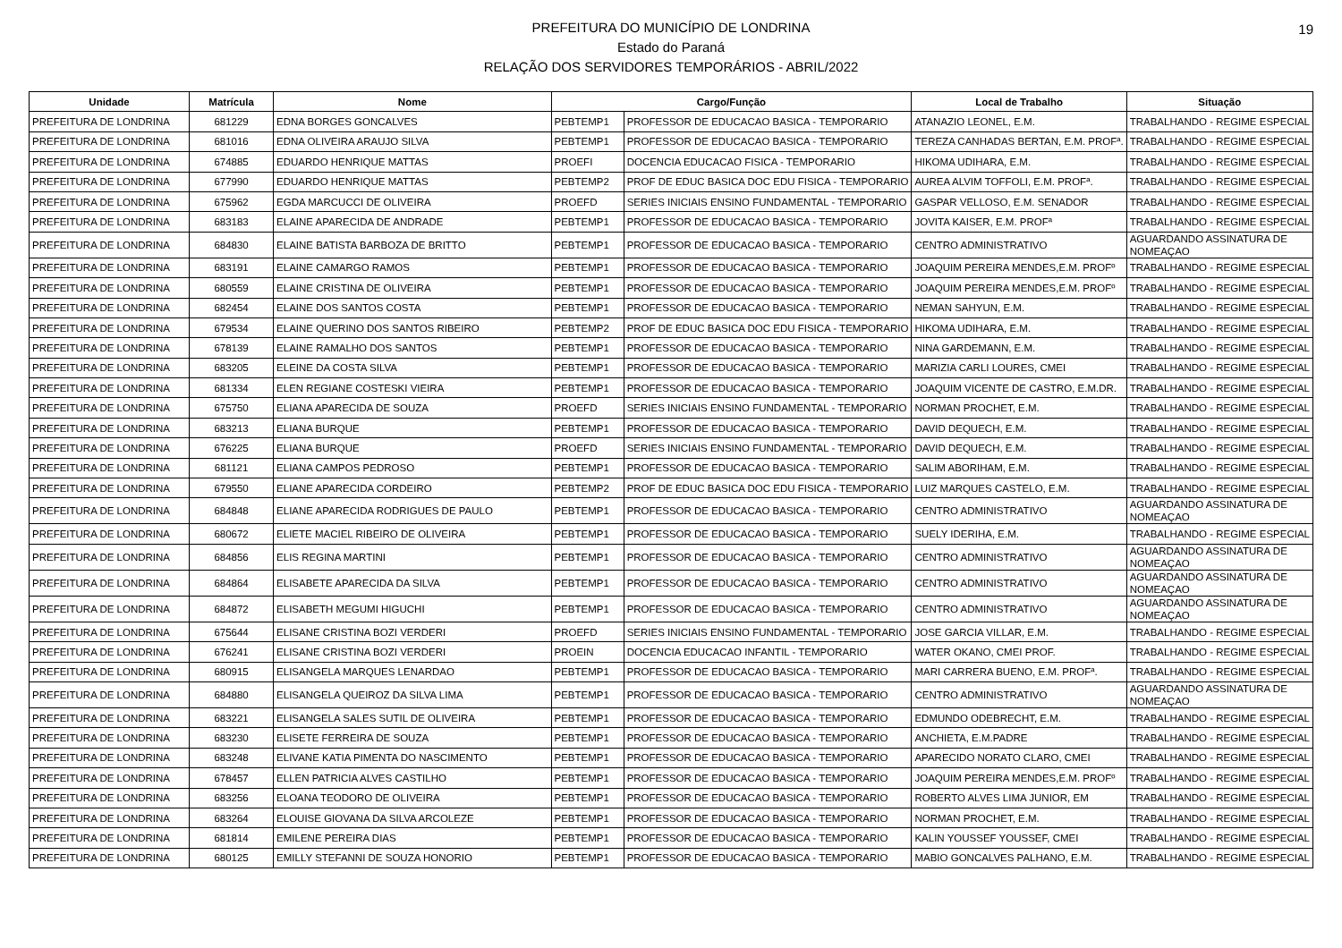19 PREFEITURA DO MUNICÍPIO DE LONDRINA
Estado do Paraná
RELAÇÃO DOS SERVIDORES TEMPORÁRIOS - ABRIL/2022
| Unidade | Matrícula | Nome | Cargo/Função | | Local de Trabalho | Situação |
| --- | --- | --- | --- | --- | --- | --- |
| PREFEITURA DE LONDRINA | 681229 | EDNA BORGES GONCALVES | PEBTEMP1 | PROFESSOR DE EDUCACAO BASICA - TEMPORARIO | ATANAZIO LEONEL, E.M. | TRABALHANDO - REGIME ESPECIAL |
| PREFEITURA DE LONDRINA | 681016 | EDNA OLIVEIRA ARAUJO SILVA | PEBTEMP1 | PROFESSOR DE EDUCACAO BASICA - TEMPORARIO | TEREZA CANHADAS BERTAN, E.M. PROFª. | TRABALHANDO - REGIME ESPECIAL |
| PREFEITURA DE LONDRINA | 674885 | EDUARDO HENRIQUE MATTAS | PROEFI | DOCENCIA EDUCACAO FISICA - TEMPORARIO | HIKOMA UDIHARA, E.M. | TRABALHANDO - REGIME ESPECIAL |
| PREFEITURA DE LONDRINA | 677990 | EDUARDO HENRIQUE MATTAS | PEBTEMP2 | PROF DE EDUC BASICA DOC EDU FISICA - TEMPORARIO | AUREA ALVIM TOFFOLI, E.M. PROFª. | TRABALHANDO - REGIME ESPECIAL |
| PREFEITURA DE LONDRINA | 675962 | EGDA MARCUCCI DE OLIVEIRA | PROEFD | SERIES INICIAIS ENSINO FUNDAMENTAL - TEMPORARIO | GASPAR VELLOSO, E.M. SENADOR | TRABALHANDO - REGIME ESPECIAL |
| PREFEITURA DE LONDRINA | 683183 | ELAINE APARECIDA DE ANDRADE | PEBTEMP1 | PROFESSOR DE EDUCACAO BASICA - TEMPORARIO | JOVITA KAISER, E.M. PROFª | TRABALHANDO - REGIME ESPECIAL |
| PREFEITURA DE LONDRINA | 684830 | ELAINE BATISTA BARBOZA DE BRITTO | PEBTEMP1 | PROFESSOR DE EDUCACAO BASICA - TEMPORARIO | CENTRO ADMINISTRATIVO | AGUARDANDO ASSINATURA DE NOMEAÇAO |
| PREFEITURA DE LONDRINA | 683191 | ELAINE CAMARGO RAMOS | PEBTEMP1 | PROFESSOR DE EDUCACAO BASICA - TEMPORARIO | JOAQUIM PEREIRA MENDES,E.M. PROFº | TRABALHANDO - REGIME ESPECIAL |
| PREFEITURA DE LONDRINA | 680559 | ELAINE CRISTINA DE OLIVEIRA | PEBTEMP1 | PROFESSOR DE EDUCACAO BASICA - TEMPORARIO | JOAQUIM PEREIRA MENDES,E.M. PROFº | TRABALHANDO - REGIME ESPECIAL |
| PREFEITURA DE LONDRINA | 682454 | ELAINE DOS SANTOS COSTA | PEBTEMP1 | PROFESSOR DE EDUCACAO BASICA - TEMPORARIO | NEMAN SAHYUN, E.M. | TRABALHANDO - REGIME ESPECIAL |
| PREFEITURA DE LONDRINA | 679534 | ELAINE QUERINO DOS SANTOS RIBEIRO | PEBTEMP2 | PROF DE EDUC BASICA DOC EDU FISICA - TEMPORARIO | HIKOMA UDIHARA, E.M. | TRABALHANDO - REGIME ESPECIAL |
| PREFEITURA DE LONDRINA | 678139 | ELAINE RAMALHO DOS SANTOS | PEBTEMP1 | PROFESSOR DE EDUCACAO BASICA - TEMPORARIO | NINA GARDEMANN, E.M. | TRABALHANDO - REGIME ESPECIAL |
| PREFEITURA DE LONDRINA | 683205 | ELEINE DA COSTA SILVA | PEBTEMP1 | PROFESSOR DE EDUCACAO BASICA - TEMPORARIO | MARIZIA CARLI LOURES, CMEI | TRABALHANDO - REGIME ESPECIAL |
| PREFEITURA DE LONDRINA | 681334 | ELEN REGIANE COSTESKI VIEIRA | PEBTEMP1 | PROFESSOR DE EDUCACAO BASICA - TEMPORARIO | JOAQUIM VICENTE DE CASTRO, E.M.DR. | TRABALHANDO - REGIME ESPECIAL |
| PREFEITURA DE LONDRINA | 675750 | ELIANA APARECIDA DE SOUZA | PROEFD | SERIES INICIAIS ENSINO FUNDAMENTAL - TEMPORARIO | NORMAN PROCHET, E.M. | TRABALHANDO - REGIME ESPECIAL |
| PREFEITURA DE LONDRINA | 683213 | ELIANA BURQUE | PEBTEMP1 | PROFESSOR DE EDUCACAO BASICA - TEMPORARIO | DAVID DEQUECH, E.M. | TRABALHANDO - REGIME ESPECIAL |
| PREFEITURA DE LONDRINA | 676225 | ELIANA BURQUE | PROEFD | SERIES INICIAIS ENSINO FUNDAMENTAL - TEMPORARIO | DAVID DEQUECH, E.M. | TRABALHANDO - REGIME ESPECIAL |
| PREFEITURA DE LONDRINA | 681121 | ELIANA CAMPOS PEDROSO | PEBTEMP1 | PROFESSOR DE EDUCACAO BASICA - TEMPORARIO | SALIM ABORIHAM, E.M. | TRABALHANDO - REGIME ESPECIAL |
| PREFEITURA DE LONDRINA | 679550 | ELIANE APARECIDA CORDEIRO | PEBTEMP2 | PROF DE EDUC BASICA DOC EDU FISICA - TEMPORARIO | LUIZ MARQUES CASTELO, E.M. | TRABALHANDO - REGIME ESPECIAL |
| PREFEITURA DE LONDRINA | 684848 | ELIANE APARECIDA RODRIGUES DE PAULO | PEBTEMP1 | PROFESSOR DE EDUCACAO BASICA - TEMPORARIO | CENTRO ADMINISTRATIVO | AGUARDANDO ASSINATURA DE NOMEAÇAO |
| PREFEITURA DE LONDRINA | 680672 | ELIETE MACIEL RIBEIRO DE OLIVEIRA | PEBTEMP1 | PROFESSOR DE EDUCACAO BASICA - TEMPORARIO | SUELY IDERIHA, E.M. | TRABALHANDO - REGIME ESPECIAL |
| PREFEITURA DE LONDRINA | 684856 | ELIS REGINA MARTINI | PEBTEMP1 | PROFESSOR DE EDUCACAO BASICA - TEMPORARIO | CENTRO ADMINISTRATIVO | AGUARDANDO ASSINATURA DE NOMEAÇAO |
| PREFEITURA DE LONDRINA | 684864 | ELISABETE APARECIDA DA SILVA | PEBTEMP1 | PROFESSOR DE EDUCACAO BASICA - TEMPORARIO | CENTRO ADMINISTRATIVO | AGUARDANDO ASSINATURA DE NOMEAÇAO |
| PREFEITURA DE LONDRINA | 684872 | ELISABETH MEGUMI HIGUCHI | PEBTEMP1 | PROFESSOR DE EDUCACAO BASICA - TEMPORARIO | CENTRO ADMINISTRATIVO | AGUARDANDO ASSINATURA DE NOMEAÇAO |
| PREFEITURA DE LONDRINA | 675644 | ELISANE CRISTINA BOZI VERDERI | PROEFD | SERIES INICIAIS ENSINO FUNDAMENTAL - TEMPORARIO | JOSE GARCIA VILLAR, E.M. | TRABALHANDO - REGIME ESPECIAL |
| PREFEITURA DE LONDRINA | 676241 | ELISANE CRISTINA BOZI VERDERI | PROEIN | DOCENCIA EDUCACAO INFANTIL - TEMPORARIO | WATER OKANO, CMEI PROF. | TRABALHANDO - REGIME ESPECIAL |
| PREFEITURA DE LONDRINA | 680915 | ELISANGELA MARQUES LENARDAO | PEBTEMP1 | PROFESSOR DE EDUCACAO BASICA - TEMPORARIO | MARI CARRERA BUENO, E.M. PROFª. | TRABALHANDO - REGIME ESPECIAL |
| PREFEITURA DE LONDRINA | 684880 | ELISANGELA QUEIROZ DA SILVA LIMA | PEBTEMP1 | PROFESSOR DE EDUCACAO BASICA - TEMPORARIO | CENTRO ADMINISTRATIVO | AGUARDANDO ASSINATURA DE NOMEAÇAO |
| PREFEITURA DE LONDRINA | 683221 | ELISANGELA SALES SUTIL DE OLIVEIRA | PEBTEMP1 | PROFESSOR DE EDUCACAO BASICA - TEMPORARIO | EDMUNDO ODEBRECHT, E.M. | TRABALHANDO - REGIME ESPECIAL |
| PREFEITURA DE LONDRINA | 683230 | ELISETE FERREIRA DE SOUZA | PEBTEMP1 | PROFESSOR DE EDUCACAO BASICA - TEMPORARIO | ANCHIETA, E.M.PADRE | TRABALHANDO - REGIME ESPECIAL |
| PREFEITURA DE LONDRINA | 683248 | ELIVANE KATIA PIMENTA DO NASCIMENTO | PEBTEMP1 | PROFESSOR DE EDUCACAO BASICA - TEMPORARIO | APARECIDO NORATO CLARO, CMEI | TRABALHANDO - REGIME ESPECIAL |
| PREFEITURA DE LONDRINA | 678457 | ELLEN PATRICIA ALVES CASTILHO | PEBTEMP1 | PROFESSOR DE EDUCACAO BASICA - TEMPORARIO | JOAQUIM PEREIRA MENDES,E.M. PROFº | TRABALHANDO - REGIME ESPECIAL |
| PREFEITURA DE LONDRINA | 683256 | ELOANA TEODORO DE OLIVEIRA | PEBTEMP1 | PROFESSOR DE EDUCACAO BASICA - TEMPORARIO | ROBERTO ALVES LIMA JUNIOR, EM | TRABALHANDO - REGIME ESPECIAL |
| PREFEITURA DE LONDRINA | 683264 | ELOUISE GIOVANA DA SILVA ARCOLEZE | PEBTEMP1 | PROFESSOR DE EDUCACAO BASICA - TEMPORARIO | NORMAN PROCHET, E.M. | TRABALHANDO - REGIME ESPECIAL |
| PREFEITURA DE LONDRINA | 681814 | EMILENE PEREIRA DIAS | PEBTEMP1 | PROFESSOR DE EDUCACAO BASICA - TEMPORARIO | KALIN YOUSSEF YOUSSEF, CMEI | TRABALHANDO - REGIME ESPECIAL |
| PREFEITURA DE LONDRINA | 680125 | EMILLY STEFANNI DE SOUZA HONORIO | PEBTEMP1 | PROFESSOR DE EDUCACAO BASICA - TEMPORARIO | MABIO GONCALVES PALHANO, E.M. | TRABALHANDO - REGIME ESPECIAL |